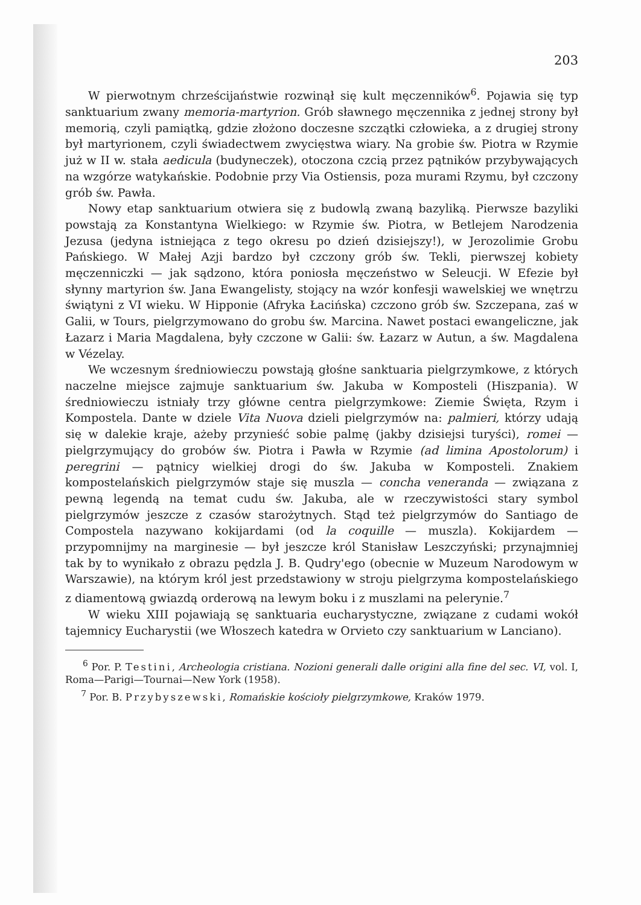203
W pierwotnym chrześcijaństwie rozwinął się kult męczenników<sup>6</sup>. Pojawia się typ sanktuarium zwany memoria-martyrion. Grób sławnego męczennika z jednej strony był memorią, czyli pamiątką, gdzie złożono doczesne szczątki człowieka, a z drugiej strony był martyrionem, czyli świadectwem zwycięstwa wiary. Na grobie św. Piotra w Rzymie już w II w. stała aedicula (budyneczek), otoczona czcią przez pątników przybywających na wzgórze watykańskie. Podobnie przy Via Ostiensis, poza murami Rzymu, był czczony grób św. Pawła.
Nowy etap sanktuarium otwiera się z budowlą zwaną bazyliką. Pierwsze bazyliki powstają za Konstantyna Wielkiego: w Rzymie św. Piotra, w Betlejem Narodzenia Jezusa (jedyna istniejąca z tego okresu po dzień dzisiejszy!), w Jerozolimie Grobu Pańskiego. W Małej Azji bardzo był czczony grób św. Tekli, pierwszej kobiety męczenniczki — jak sądzono, która poniosła męczeństwo w Seleucji. W Efezie był słynny martyrion św. Jana Ewangelisty, stojący na wzór konfesji wawelskiej we wnętrzu świątyni z VI wieku. W Hipponie (Afryka Łacińska) czczono grób św. Szczepana, zaś w Galii, w Tours, pielgrzymowano do grobu św. Marcina. Nawet postaci ewangeliczne, jak Łazarz i Maria Magdalena, były czczone w Galii: św. Łazarz w Autun, a św. Magdalena w Vézelay.
We wczesnym średniowieczu powstają głośne sanktuaria pielgrzymkowe, z których naczelne miejsce zajmuje sanktuarium św. Jakuba w Komposteli (Hiszpania). W średniowieczu istniały trzy główne centra pielgrzymkowe: Ziemie Święta, Rzym i Kompostela. Dante w dziele Vita Nuova dzieli pielgrzymów na: palmieri, którzy udają się w dalekie kraje, ażeby przynieść sobie palmę (jakby dzisiejsi turyści), romei — pielgrzymujący do grobów św. Piotra i Pawła w Rzymie (ad limina Apostolorum) i peregrini — pątnicy wielkiej drogi do św. Jakuba w Komposteli. Znakiem kompostelańskich pielgrzymów staje się muszla — concha veneranda — związana z pewną legendą na temat cudu św. Jakuba, ale w rzeczywistości stary symbol pielgrzymów jeszcze z czasów starożytnych. Stąd też pielgrzymów do Santiago de Compostela nazywano kokijardami (od la coquille — muszla). Kokijardem — przypomnijmy na marginesie — był jeszcze król Stanisław Leszczyński; przynajmniej tak by to wynikało z obrazu pędzla J. B. Qudry'ego (obecnie w Muzeum Narodowym w Warszawie), na którym król jest przedstawiony w stroju pielgrzyma kompostelańskiego z diamentową gwiazdą orderową na lewym boku i z muszlami na pelerynie.<sup>7</sup>
W wieku XIII pojawiają sę sanktuaria eucharystyczne, związane z cudami wokół tajemnicy Eucharystii (we Włoszech katedra w Orvieto czy sanktuarium w Lanciano).
<sup>6</sup> Por. P. Testini, Archeologia cristiana. Nozioni generali dalle origini alla fine del sec. VI, vol. I, Roma—Parigi—Tournai—New York (1958).
<sup>7</sup> Por. B. Przybyszewski, Romańskie kościoły pielgrzymkowe, Kraków 1979.